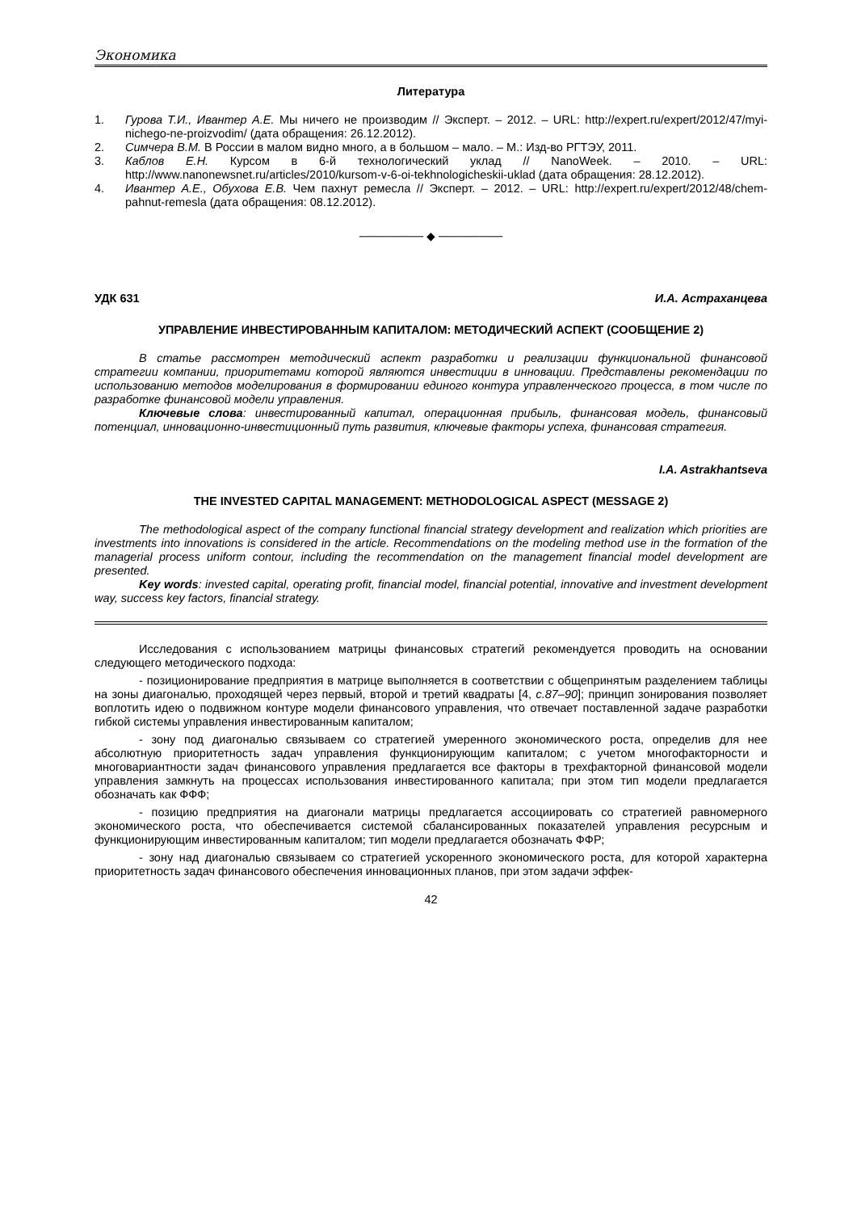Экономика
Литература
1. Гурова Т.И., Ивантер А.Е. Мы ничего не производим // Эксперт. – 2012. – URL: http://expert.ru/expert/2012/47/myi-nichego-ne-proizvodim/ (дата обращения: 26.12.2012).
2. Симчера В.М. В России в малом видно много, а в большом – мало. – М.: Изд-во РГТЭУ, 2011.
3. Каблов Е.Н. Курсом в 6-й технологический уклад // NanoWeek. – 2010. – URL: http://www.nanonewsnet.ru/articles/2010/kursom-v-6-oi-tekhnologicheskii-uklad (дата обращения: 28.12.2012).
4. Ивантер А.Е., Обухова Е.В. Чем пахнут ремесла // Эксперт. – 2012. – URL: http://expert.ru/expert/2012/48/chem-pahnut-remesla (дата обращения: 08.12.2012).
──────── ◆ ────────
УДК 631 И.А. Астраханцева
УПРАВЛЕНИЕ ИНВЕСТИРОВАННЫМ КАПИТАЛОМ: МЕТОДИЧЕСКИЙ АСПЕКТ (СООБЩЕНИЕ 2)
В статье рассмотрен методический аспект разработки и реализации функциональной финансовой стратегии компании, приоритетами которой являются инвестиции в инновации. Представлены рекомендации по использованию методов моделирования в формировании единого контура управленческого процесса, в том числе по разработке финансовой модели управления.
Ключевые слова: инвестированный капитал, операционная прибыль, финансовая модель, финансовый потенциал, инновационно-инвестиционный путь развития, ключевые факторы успеха, финансовая стратегия.
I.A. Astrakhantseva
THE INVESTED CAPITAL MANAGEMENT: METHODOLOGICAL ASPECT (MESSAGE 2)
The methodological aspect of the company functional financial strategy development and realization which priorities are investments into innovations is considered in the article. Recommendations on the modeling method use in the formation of the managerial process uniform contour, including the recommendation on the management financial model development are presented.
Key words: invested capital, operating profit, financial model, financial potential, innovative and investment development way, success key factors, financial strategy.
Исследования с использованием матрицы финансовых стратегий рекомендуется проводить на основании следующего методического подхода:
- позиционирование предприятия в матрице выполняется в соответствии с общепринятым разделением таблицы на зоны диагональю, проходящей через первый, второй и третий квадраты [4, с.87–90]; принцип зонирования позволяет воплотить идею о подвижном контуре модели финансового управления, что отвечает поставленной задаче разработки гибкой системы управления инвестированным капиталом;
- зону под диагональю связываем со стратегией умеренного экономического роста, определив для нее абсолютную приоритетность задач управления функционирующим капиталом; с учетом многофакторности и многовариантности задач финансового управления предлагается все факторы в трехфакторной финансовой модели управления замкнуть на процессах использования инвестированного капитала; при этом тип модели предлагается обозначать как ФФФ;
- позицию предприятия на диагонали матрицы предлагается ассоциировать со стратегией равномерного экономического роста, что обеспечивается системой сбалансированных показателей управления ресурсным и функционирующим инвестированным капиталом; тип модели предлагается обозначать ФФР;
- зону над диагональю связываем со стратегией ускоренного экономического роста, для которой характерна приоритетность задач финансового обеспечения инновационных планов, при этом задачи эффек-
42